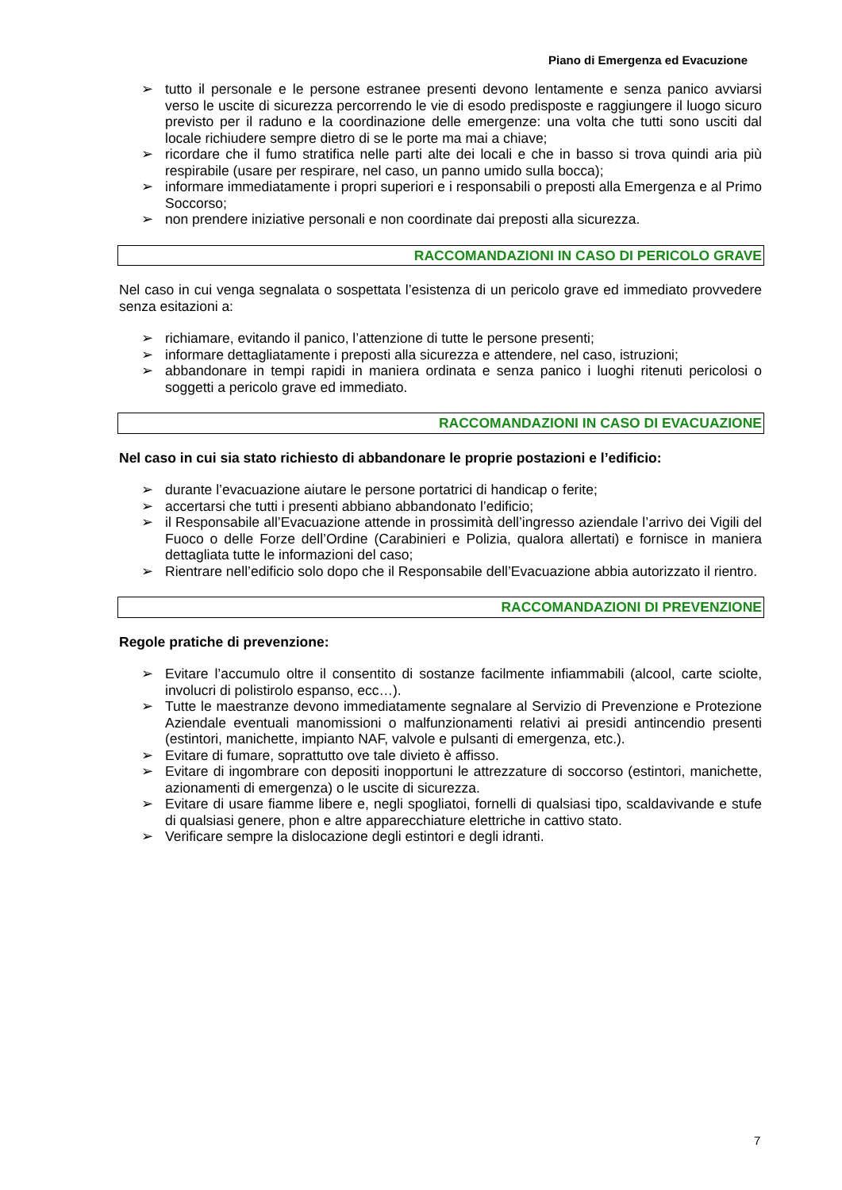Piano di Emergenza ed Evacuzione
➢ tutto il personale e le persone estranee presenti devono lentamente e senza panico avviarsi verso le uscite di sicurezza percorrendo le vie di esodo predisposte e raggiungere il luogo sicuro previsto per il raduno e la coordinazione delle emergenze: una volta che tutti sono usciti dal locale richiudere sempre dietro di se le porte ma mai a chiave;
➢ ricordare che il fumo stratifica nelle parti alte dei locali e che in basso si trova quindi aria più respirabile (usare per respirare, nel caso, un panno umido sulla bocca);
➢ informare immediatamente i propri superiori e i responsabili o preposti alla Emergenza e al Primo Soccorso;
➢ non prendere iniziative personali e non coordinate dai preposti alla sicurezza.
RACCOMANDAZIONI IN CASO DI PERICOLO GRAVE
Nel caso in cui venga segnalata o sospettata l’esistenza di un pericolo grave ed immediato provvedere senza esitazioni a:
➢ richiamare, evitando il panico, l’attenzione di tutte le persone presenti;
➢ informare dettagliatamente i preposti alla sicurezza e attendere, nel caso, istruzioni;
➢ abbandonare in tempi rapidi in maniera ordinata e senza panico i luoghi ritenuti pericolosi o soggetti a pericolo grave ed immediato.
RACCOMANDAZIONI IN CASO DI EVACUAZIONE
Nel caso in cui sia stato richiesto di abbandonare le proprie postazioni e l’edificio:
➢ durante l’evacuazione aiutare le persone portatrici di handicap o ferite;
➢ accertarsi che tutti i presenti abbiano abbandonato l’edificio;
➢ il Responsabile all’Evacuazione attende in prossimità dell’ingresso aziendale l’arrivo dei Vigili del Fuoco o delle Forze dell’Ordine (Carabinieri e Polizia, qualora allertati) e fornisce in maniera dettagliata tutte le informazioni del caso;
➢ Rientrare nell’edificio solo dopo che il Responsabile dell’Evacuazione abbia autorizzato il rientro.
RACCOMANDAZIONI DI PREVENZIONE
Regole pratiche di prevenzione:
➢ Evitare l’accumulo oltre il consentito di sostanze facilmente infiammabili (alcool, carte sciolte, involucri di polistirolo espanso, ecc…).
➢ Tutte le maestranze devono immediatamente segnalare al Servizio di Prevenzione e Protezione Aziendale eventuali manomissioni o malfunzionamenti relativi ai presidi antincendio presenti (estintori, manichette, impianto NAF, valvole e pulsanti di emergenza, etc.).
➢ Evitare di fumare, soprattutto ove tale divieto è affisso.
➢ Evitare di ingombrare con depositi inopportuni le attrezzature di soccorso (estintori, manichette, azionamenti di emergenza) o le uscite di sicurezza.
➢ Evitare di usare fiamme libere e, negli spogliatoi, fornelli di qualsiasi tipo, scaldavivande e stufe di qualsiasi genere, phon e altre apparecchiature elettriche in cattivo stato.
➢ Verificare sempre la dislocazione degli estintori e degli idranti.
7